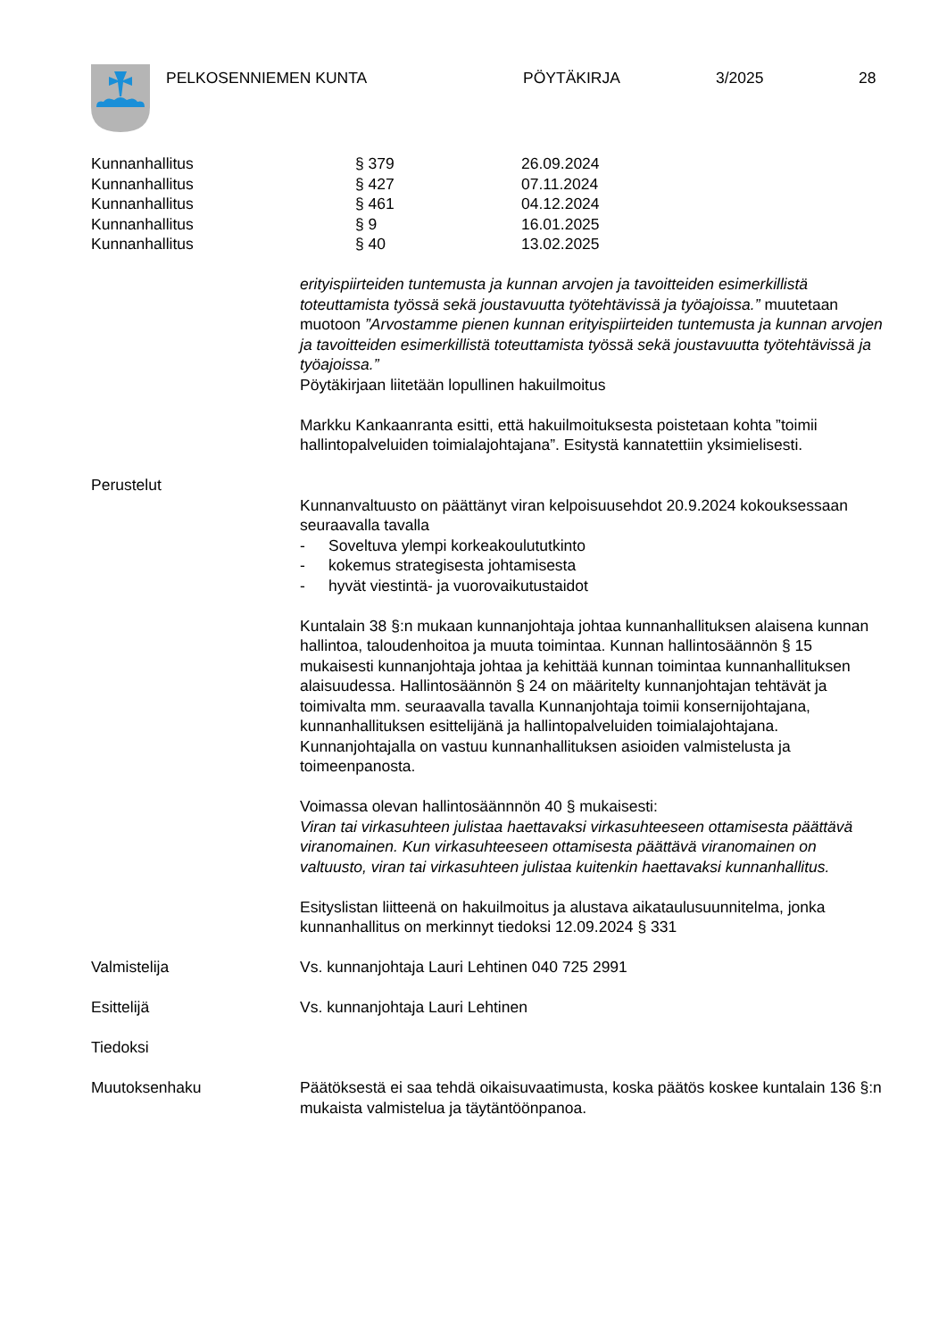PELKOSENNIEMEN KUNTA PÖYTÄKIRJA 3/2025 28
Kunnanhallitus § 379 26.09.2024
Kunnanhallitus § 427 07.11.2024
Kunnanhallitus § 461 04.12.2024
Kunnanhallitus § 9 16.01.2025
Kunnanhallitus § 40 13.02.2025
erityispiirteiden tuntemusta ja kunnan arvojen ja tavoitteiden esimerkillistä toteuttamista työssä sekä joustavuutta työtehtävissä ja työajoissa.” muutetaan muotoon ”Arvostamme pienen kunnan erityispiirteiden tuntemusta ja kunnan arvojen ja tavoitteiden esimerkillistä toteuttamista työssä sekä joustavuutta työtehtävissä ja työajoissa.”
Pöytäkirjaan liitetään lopullinen hakuilmoitus
Markku Kankaanranta esitti, että hakuilmoituksesta poistetaan kohta ”toimii hallintopalveluiden toimialajohtajana”. Esitystä kannatettiin yksimielisesti.
Perustelut
Kunnanvaltuusto on päättänyt viran kelpoisuusehdot 20.9.2024 kokouksessaan seuraavalla tavalla
- Soveltuva ylempi korkeakoulututkinto
- kokemus strategisesta johtamisesta
- hyvät viestintä- ja vuorovaikutustaidot
Kuntalain 38 §:n mukaan kunnanjohtaja johtaa kunnanhallituksen alaisena kunnan hallintoa, taloudenhoitoa ja muuta toimintaa. Kunnan hallintosäännön § 15 mukaisesti kunnanjohtaja johtaa ja kehittää kunnan toimintaa kunnanhallituksen alaisuudessa. Hallintosäännön § 24 on määritelty kunnanjohtajan tehtävät ja toimivalta mm. seuraavalla tavalla Kunnanjohtaja toimii konsernijohtajana, kunnanhallituksen esittelijänä ja hallintopalveluiden toimialajohtajana. Kunnanjohtajalla on vastuu kunnanhallituksen asioiden valmistelusta ja toimeenpanosta.
Voimassa olevan hallintosäännnön 40 § mukaisesti:
Viran tai virkasuhteen julistaa haettavaksi virkasuhteeseen ottamisesta päättävä viranomainen. Kun virkasuhteeseen ottamisesta päättävä viranomainen on valtuusto, viran tai virkasuhteen julistaa kuitenkin haettavaksi kunnanhallitus.
Esityslistan liitteenä on hakuilmoitus ja alustava aikataulusuunnitelma, jonka kunnanhallitus on merkinnyt tiedoksi 12.09.2024 § 331
Valmistelija Vs. kunnanjohtaja Lauri Lehtinen 040 725 2991
Esittelijä Vs. kunnanjohtaja Lauri Lehtinen
Tiedoksi
Muutoksenhaku Päätöksestä ei saa tehdä oikaisuvaatimusta, koska päätös koskee kuntalain 136 §:n mukaista valmistelua ja täytäntöönpanoa.